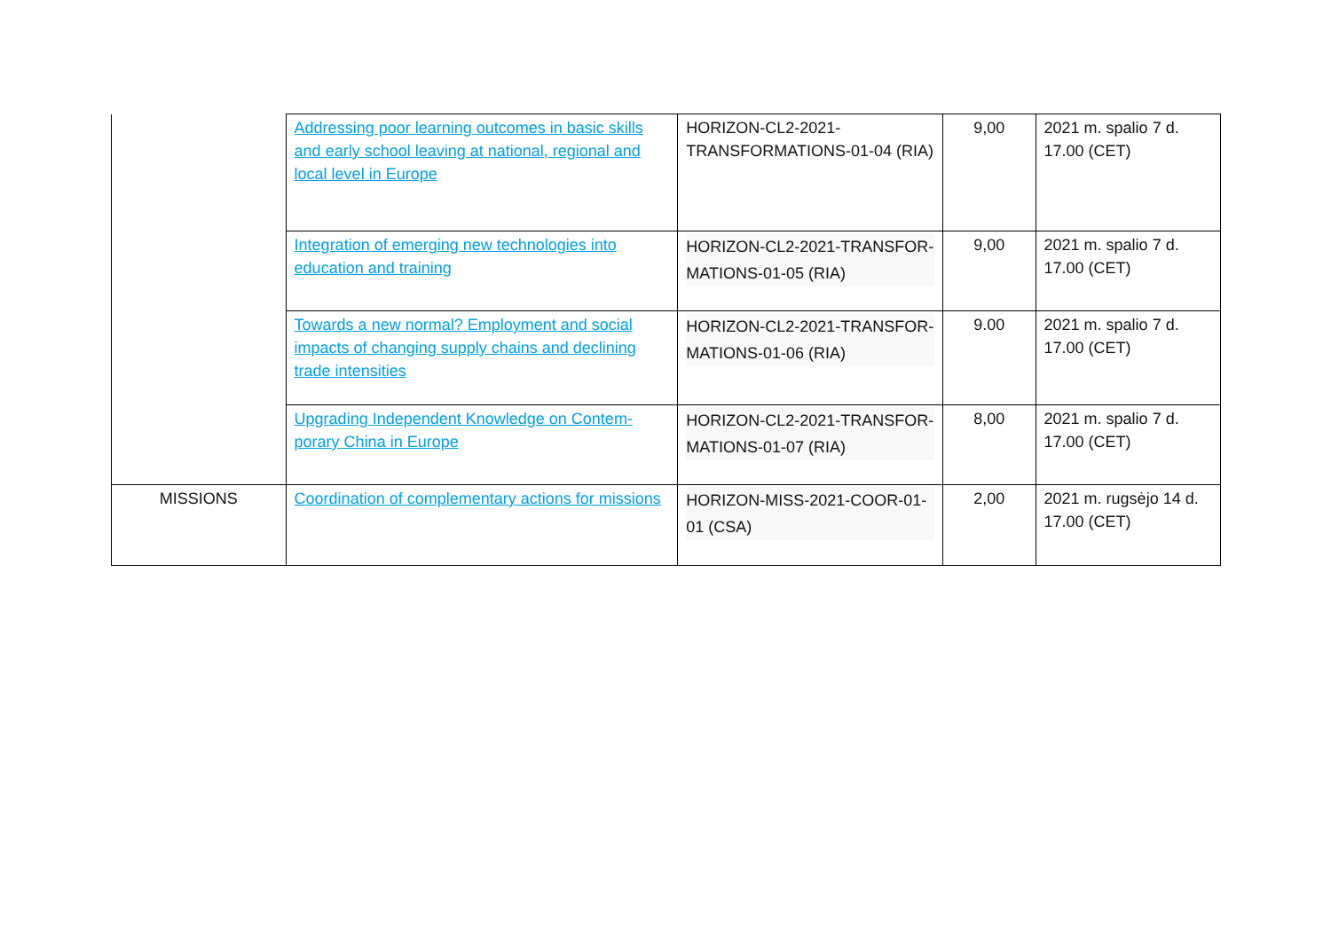| | Addressing poor learning outcomes in basic skills and early school leaving at national, re­gional and local level in Europe | HORIZON-CL2-2021-TRANSFORMATIONS-01-04 (RIA) | 9,00 | 2021 m. spalio 7 d. 17.00 (CET) |
| | Integration of emerging new technologies into education and training | HORIZON-CL2-2021-TRANSFOR­MATIONS-01-05 (RIA) | 9,00 | 2021 m. spalio 7 d. 17.00 (CET) |
| | Towards a new normal? Employment and social impacts of changing supply chains and declining trade intensities | HORIZON-CL2-2021-TRANSFOR­MATIONS-01-06 (RIA) | 9.00 | 2021 m. spalio 7 d. 17.00 (CET) |
| | Upgrading Independent Knowledge on Contem­porary China in Europe | HORIZON-CL2-2021-TRANSFOR­MATIONS-01-07 (RIA) | 8,00 | 2021 m. spalio 7 d. 17.00 (CET) |
| MISSIONS | Coordination of complementary actions for missions | HORIZON-MISS-2021-COOR-01-01 (CSA) | 2,00 | 2021 m. rugsėjo 14 d. 17.00 (CET) |